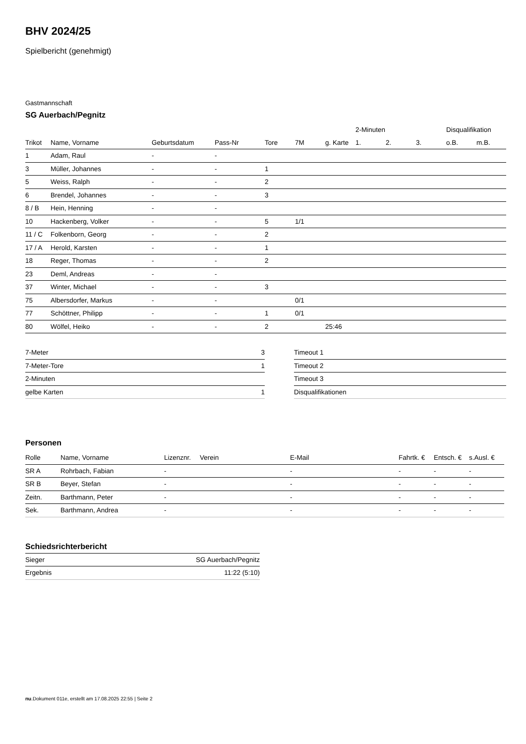BHV 2024/25
Spielbericht (genehmigt)
Gastmannschaft
SG Auerbach/Pegnitz
| | | | | | | | | 2-Minuten | | | Disqualifikation | |
| --- | --- | --- | --- | --- | --- | --- | --- | --- | --- | --- | --- | --- |
| Trikot | Name, Vorname | Geburtsdatum | Pass-Nr | Tore | 7M | g. Karte | | 1. | 2. | 3. | o.B. | m.B. |
| 1 | Adam, Raul | - | - | | | | | | | | | |
| 3 | Müller, Johannes | - | - | 1 | | | | | | | | |
| 5 | Weiss, Ralph | - | - | 2 | | | | | | | | |
| 6 | Brendel, Johannes | - | - | 3 | | | | | | | | |
| 8 / B | Hein, Henning | - | - | | | | | | | | | |
| 10 | Hackenberg, Volker | - | - | 5 | 1/1 | | | | | | | |
| 11 / C | Folkenborn, Georg | - | - | 2 | | | | | | | | |
| 17 / A | Herold, Karsten | - | - | 1 | | | | | | | | |
| 18 | Reger, Thomas | - | - | 2 | | | | | | | | |
| 23 | Deml, Andreas | - | - | | | | | | | | | |
| 37 | Winter, Michael | - | - | 3 | | | | | | | | |
| 75 | Albersdorfer, Markus | - | - | | 0/1 | | | | | | | |
| 77 | Schöttner, Philipp | - | - | 1 | 0/1 | | | | | | | |
| 80 | Wölfel, Heiko | - | - | 2 | | 25:46 | | | | | | |
| 7-Meter | 3 |
| 7-Meter-Tore | 1 |
| 2-Minuten | |
| gelbe Karten | 1 |
| Timeout 1 |
| Timeout 2 |
| Timeout 3 |
| Disqualifikationen |
Personen
| Rolle | Name, Vorname | Lizenznr. | Verein | E-Mail | Fahrtk. € | Entsch. € | s.Ausl. € |
| SR A | Rohrbach, Fabian | - | | - | - | - | - |
| SR B | Beyer, Stefan | - | | - | - | - | - |
| Zeitn. | Barthmann, Peter | - | | - | - | - | - |
| Sek. | Barthmann, Andrea | - | | - | - | - | - |
Schiedsrichterbericht
| Sieger | SG Auerbach/Pegnitz |
| Ergebnis | 11:22 (5:10) |
nu.Dokument 011e, erstellt am 17.08.2025 22:55 | Seite 2